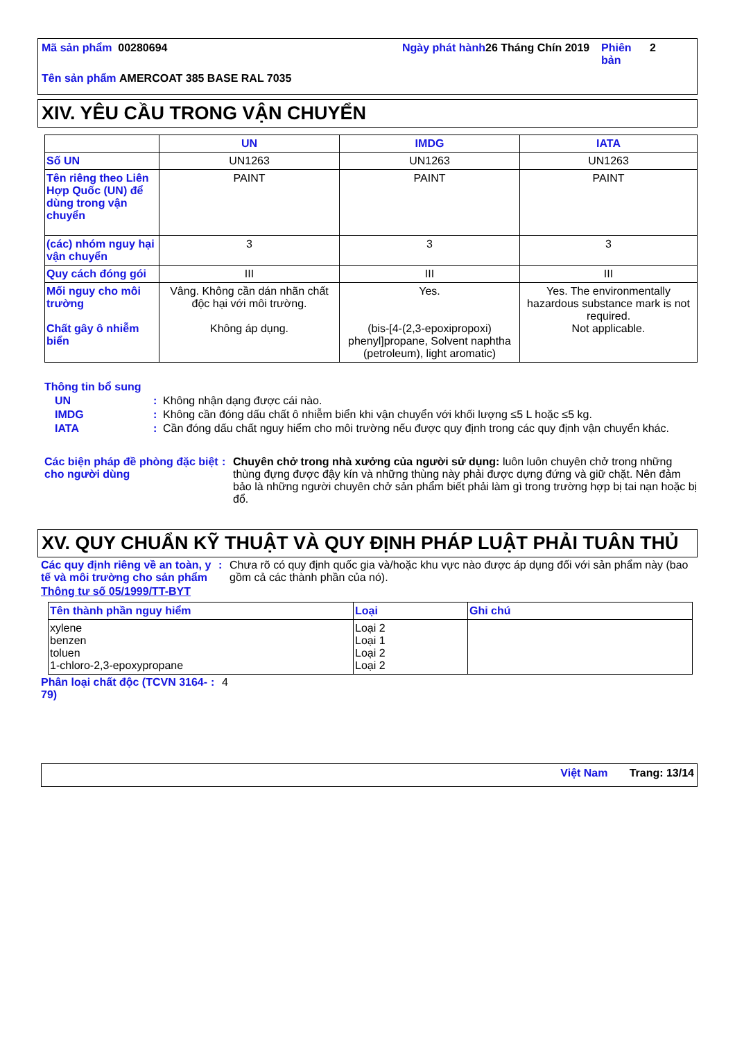Mã sản phẩm 00280694 Ngày phát hành
26 Tháng Chín 2019
Phiên bản
2
Tên sản phẩm AMERCOAT 385 BASE RAL 7035
XIV. YÊU CẦU TRONG VẬN CHUYỂN
| | UN | IMDG | IATA |
| --- | --- | --- | --- |
| Số UN | UN1263 | UN1263 | UN1263 |
| Tên riêng theo Liên Hợp Quốc (UN) để dùng trong vận chuyển | PAINT | PAINT | PAINT |
| (các) nhóm nguy hại vận chuyển | 3 | 3 | 3 |
| Quy cách đóng gói | III | III | III |
| Mối nguy cho môi trường Chất gây ô nhiễm biển | Vâng. Không cần dán nhãn chất độc hại với môi trường. Không áp dụng. | Yes. (bis-[4-(2,3-epoxipropoxi) phenyl]propane, Solvent naphtha (petroleum), light aromatic) | Yes. The environmentally hazardous substance mark is not required. Not applicable. |
Thông tin bổ sung
UN: Không nhận dạng được cái nào.
IMDG: Không cần đóng dấu chất ô nhiễm biển khi vận chuyển với khối lượng ≤5 L hoặc ≤5 kg.
IATA: Cần đóng dấu chất nguy hiểm cho môi trường nếu được quy định trong các quy định vận chuyển khác.
Các biện pháp đề phòng đặc biệt cho người dùng: Chuyên chở trong nhà xưởng của người sử dụng: luôn luôn chuyên chở trong những thùng đựng được đậy kín và những thùng này phải được dựng đứng và giữ chặt. Nên đảm bảo là những người chuyên chở sản phẩm biết phải làm gì trong trường hợp bị tai nạn hoặc bị đổ.
XV. QUY CHUẨN KỸ THUẬT VÀ QUY ĐỊNH PHÁP LUẬT PHẢI TUÂN THỦ
Các quy định riêng về an toàn, y tế và môi trường cho sản phẩm: Chưa rõ có quy định quốc gia và/hoặc khu vực nào được áp dụng đối với sản phẩm này (bao gồm cả các thành phần của nó).
Thông tư số 05/1999/TT-BYT
| Tên thành phần nguy hiểm | Loại | Ghi chú |
| --- | --- | --- |
| xylene benzen toluen 1-chloro-2,3-epoxypropane | Loại 2 Loại 1 Loại 2 Loại 2 | |
Phân loại chất độc (TCVN 3164-79): 4
Việt Nam Trang: 13/14